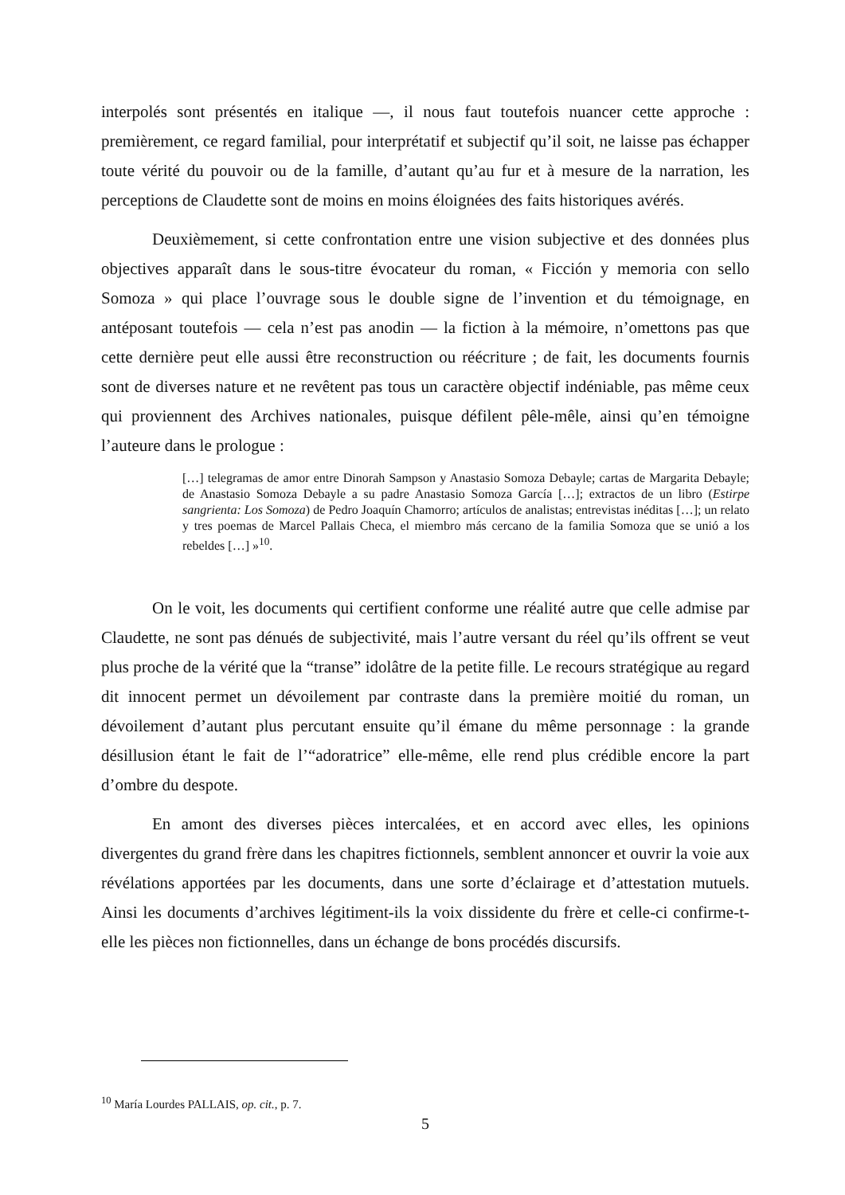interpolés sont présentés en italique —, il nous faut toutefois nuancer cette approche : premièrement, ce regard familial, pour interprétatif et subjectif qu’il soit, ne laisse pas échapper toute vérité du pouvoir ou de la famille, d’autant qu’au fur et à mesure de la narration, les perceptions de Claudette sont de moins en moins éloignées des faits historiques avérés.
Deuxièmement, si cette confrontation entre une vision subjective et des données plus objectives apparaît dans le sous-titre évocateur du roman, « Ficción y memoria con sello Somoza » qui place l’ouvrage sous le double signe de l’invention et du témoignage, en antéposant toutefois — cela n’est pas anodin — la fiction à la mémoire, n’omettons pas que cette dernière peut elle aussi être reconstruction ou réécriture ; de fait, les documents fournis sont de diverses nature et ne revêtent pas tous un caractère objectif indéniable, pas même ceux qui proviennent des Archives nationales, puisque défilent pêle-mêle, ainsi qu’en témoigne l’auteure dans le prologue :
[…] telegramas de amor entre Dinorah Sampson y Anastasio Somoza Debayle; cartas de Margarita Debayle; de Anastasio Somoza Debayle a su padre Anastasio Somoza García […]; extractos de un libro (Estirpe sangrienta: Los Somoza) de Pedro Joaquín Chamorro; artículos de analistas; entrevistas inéditas […]; un relato y tres poemas de Marcel Pallais Checa, el miembro más cercano de la familia Somoza que se unió a los rebeldes […] »<sup>10</sup>.
On le voit, les documents qui certifient conforme une réalité autre que celle admise par Claudette, ne sont pas dénués de subjectivité, mais l’autre versant du réel qu’ils offrent se veut plus proche de la vérité que la “transe” idolâtre de la petite fille. Le recours stratégique au regard dit innocent permet un dévoilement par contraste dans la première moitié du roman, un dévoilement d’autant plus percutant ensuite qu’il émane du même personnage : la grande désillusion étant le fait de l’“adoratrice” elle-même, elle rend plus crédible encore la part d’ombre du despote.
En amont des diverses pièces intercalées, et en accord avec elles, les opinions divergentes du grand frère dans les chapitres fictionnels, semblent annoncer et ouvrir la voie aux révélations apportées par les documents, dans une sorte d’éclairage et d’attestation mutuels. Ainsi les documents d’archives légitiment-ils la voix dissidente du frère et celle-ci confirme-t-elle les pièces non fictionnelles, dans un échange de bons procédés discursifs.
<sup>10</sup> María Lourdes PALLAIS, op. cit., p. 7.
5